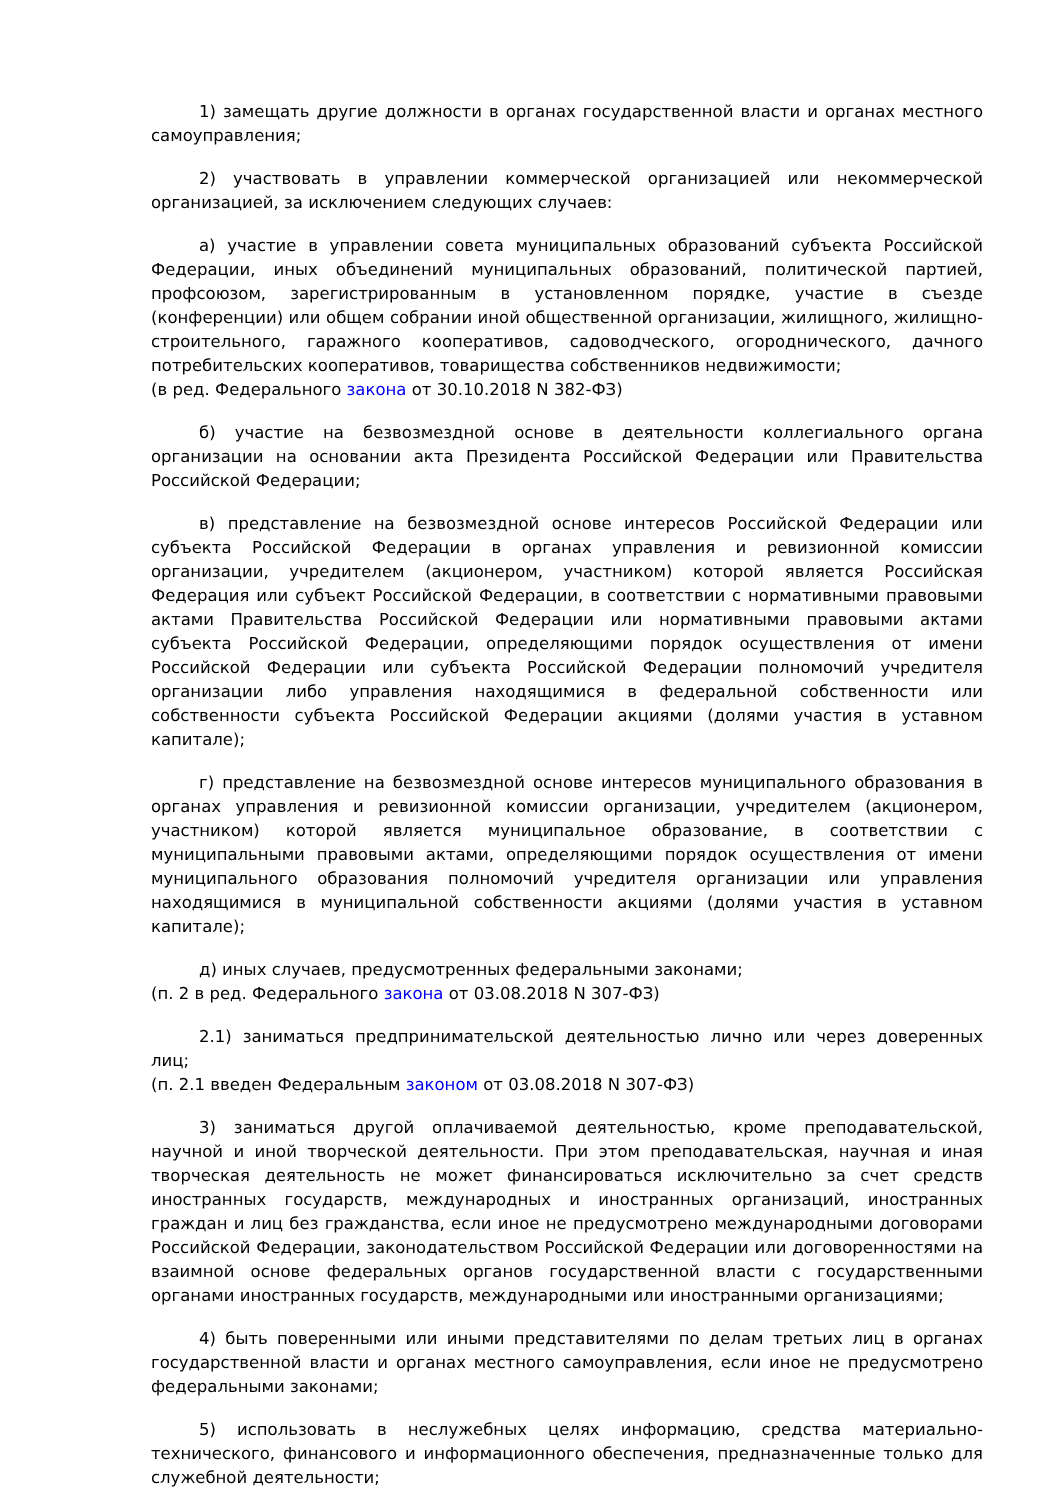1) замещать другие должности в органах государственной власти и органах местного самоуправления;
2) участвовать в управлении коммерческой организацией или некоммерческой организацией, за исключением следующих случаев:
а) участие в управлении совета муниципальных образований субъекта Российской Федерации, иных объединений муниципальных образований, политической партией, профсоюзом, зарегистрированным в установленном порядке, участие в съезде (конференции) или общем собрании иной общественной организации, жилищного, жилищно-строительного, гаражного кооперативов, садоводческого, огороднического, дачного потребительских кооперативов, товарищества собственников недвижимости;
(в ред. Федерального закона от 30.10.2018 N 382-ФЗ)
б) участие на безвозмездной основе в деятельности коллегиального органа организации на основании акта Президента Российской Федерации или Правительства Российской Федерации;
в) представление на безвозмездной основе интересов Российской Федерации или субъекта Российской Федерации в органах управления и ревизионной комиссии организации, учредителем (акционером, участником) которой является Российская Федерация или субъект Российской Федерации, в соответствии с нормативными правовыми актами Правительства Российской Федерации или нормативными правовыми актами субъекта Российской Федерации, определяющими порядок осуществления от имени Российской Федерации или субъекта Российской Федерации полномочий учредителя организации либо управления находящимися в федеральной собственности или собственности субъекта Российской Федерации акциями (долями участия в уставном капитале);
г) представление на безвозмездной основе интересов муниципального образования в органах управления и ревизионной комиссии организации, учредителем (акционером, участником) которой является муниципальное образование, в соответствии с муниципальными правовыми актами, определяющими порядок осуществления от имени муниципального образования полномочий учредителя организации или управления находящимися в муниципальной собственности акциями (долями участия в уставном капитале);
д) иных случаев, предусмотренных федеральными законами;
(п. 2 в ред. Федерального закона от 03.08.2018 N 307-ФЗ)
2.1) заниматься предпринимательской деятельностью лично или через доверенных лиц;
(п. 2.1 введен Федеральным законом от 03.08.2018 N 307-ФЗ)
3) заниматься другой оплачиваемой деятельностью, кроме преподавательской, научной и иной творческой деятельности. При этом преподавательская, научная и иная творческая деятельность не может финансироваться исключительно за счет средств иностранных государств, международных и иностранных организаций, иностранных граждан и лиц без гражданства, если иное не предусмотрено международными договорами Российской Федерации, законодательством Российской Федерации или договоренностями на взаимной основе федеральных органов государственной власти с государственными органами иностранных государств, международными или иностранными организациями;
4) быть поверенными или иными представителями по делам третьих лиц в органах государственной власти и органах местного самоуправления, если иное не предусмотрено федеральными законами;
5) использовать в неслужебных целях информацию, средства материально-технического, финансового и информационного обеспечения, предназначенные только для служебной деятельности;